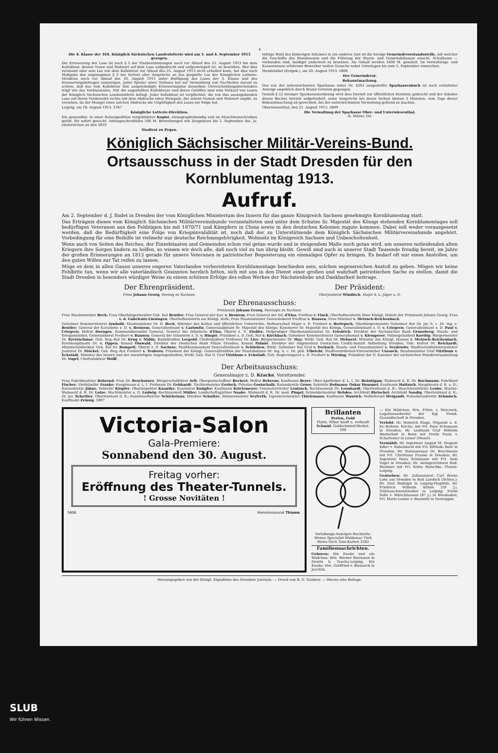4
Die 4. Klasse der 164. Königlich Sächsischen Landeslotterie wird am 3. und 4. September 1913 gezogen.
Die Erneuerung der Lose ist nach § 5 der Planbestimmungen noch vor Ablauf des 25. August 1913 bei dem Kollekteur, dessen Name und Wohnort auf dem Lose aufgedruckt und aufgestempelt ist, zu bewirken. Wer dies versäumt oder sein Los von dem Kollekteur vor Ablauf des 25. August 1913 nicht erhalten kann, hat dies nach Maßgabe des angezogenen § 5 bei Verlust aller Ansprüche an das gespielte Los der Königlichen Lotterie-Direktion noch vor Ablauf des 30. August 1913 unter Beifügung des Loses der 3. Klasse und des Erneuerungsbetrages anzuzeigen. Jeder Spieler eines Teilloses hat zur Vermeidung von Nachteilen darauf zu achten, daß das vom Kollekteur ihm ausgehändigte Erneuerungslos denselben Unterscheidungsbuchstaben trägt wie das Vorklassenlos. Nur die angestellten Kollekteure und deren Gehilfen sind zum Verkauf von Losen der Königlich Sächsischen Landeslotterie befugt. Jeder Kollekteur ist verpflichtet, die von ihm auszugebenden Lose auf deren Vorderseite rechts mit dem Abdrucke eines Stempels, der seinen Namen und Wohnort angibt, zu versehen, da der Mangel eines solchen Abdrucks die Ungültigkeit des Loses zur Folge hat.
Leipzig, am 18. August 1913. 5747
Königliche Lotterie-Direktion.
Ein gewandter, in einer Ratsexpedition vorgebildeter Kopist, stenographiekundig und im Maschinenschreiben geübt, für sofort gesucht. Anfangsschreiblohn 500 M. Bewerbungen mit Zeugnissen bis 2. September dss. Js. einzureichen an den 5810
Stadtrat zu Pegau.
Infolge Wahl des bisherigen Inhabers in ein anderes Amt ist die hiesige Gemeindevorstandsstelle, mit welcher die Geschäfte des Standesamts und die Führung der Staats- und Gemeindekassen einschl. Schulkasse — verbunden sind, baldigst anderweit zu besetzen. Als Gehalt werden 1600 M. gewährt. Im Verwaltungs- und Kassenwesen erfahrene Bewerber wollen Gesuche nebst Unterlagen bis zum 5. September einreichen.
Hundshübel (Erzgeb.), am 20. August 1913. 5806
Der Gemeinderat.
Bekanntmachung.
Das von der unterzeichneten Sparkasse unter Nr. 4203 ausgestellte Sparkassenbuch ist nach erstatteter Anzeige angeblich durch Brand verloren gegangen.
Gemäß § 22 hiesiger Sparkassenordnung wird dies hiermit zur öffentlichen Kenntnis gebracht und der Inhaber dieses Buches hiermit aufgefordert, seine Ansprüche bei deren Verlust binnen 3 Monaten, vom Tage dieser Bekanntmachung ab gerechnet, bei der unterzeichneten Verwaltung geltend zu machen.
Oberwiesenthal, den 21. August 1913. 5809
Die Verwaltung der Sparkasse Ober- und Unterwiesenthal.
H. Müller, Dir.
Königlich Sächsischer Militär-Vereins-Bund.
Ortsausschuss in der Stadt Dresden für den Kornblumentag 1913.
Aufruf.
Am 2. September d. J. findet in Dresden der vom Königlichen Ministerium des Innern für das ganze Königreich Sachsen genehmigte Kornblumentag statt.
Das Erträgnis dieses vom Königlich Sächsischen Militärvereinsbunde veranstalteten und unter dem Schutze Sr. Majestät des Königs stehenden Kornblumentages soll bedürftigen Veteranen aus den Feldzügen bis mit 1870/71 und Kämpfern in China sowie in den deutschen Kolonien zugute kommen. Dabei soll weder vorausgesetzt werden, daß die Bedürftigkeit eine Folge von Kriegsinvalidität ist, noch daß der zu Unterstützende dem Königlich Sächsischen Militärvereinsbunde angehört. Vorbedingung für eine Beihilfe ist vielmehr nur deutsche Reichsangehörigkeit, Wohnsitz im Königreich Sachsen und Unbescholtenheit.
Wenn auch von Seiten des Reiches, der Einzelstaaten und Gemeinden schon viel getan wurde und in steigendem Maße noch getan wird, um unseren notleidenden alten Kriegern ihre Sorgen lindern zu helfen, so wissen wir doch alle, daß noch viel zu tun übrig bleibt. Gewiß sind auch in unserer Stadt Tausende freudig bereit, im Jahre der großen Erinnerungen an 1813 gerade für unsere Veteranen in patriotischer Begeisterung ein einmaliges Opfer zu bringen. Es bedarf oft nur eines Anstoßes, um den guten Willen zur Tat reifen zu lassen.
Möge es dem in allen Gauen unseres engeren Vaterlandes vorbereiteten Kornblumentage beschieden sein, solchen segensreichen Anstoß zu geben. Mögen wir keine Fehlbitte tun, wenn wir alle vaterländisch Gesinnten herzlich bitten, sich mit uns in den Dienst einer großen und wahrhaft patriotischen Sache zu stellen, damit die Stadt Dresden in besonders würdiger Weise zu einem schönen Erfolge des edlen Werkes der Nächstenliebe und Dankbarkeit beitrage.
Der Ehrenpräsident.
Prinz Johann Georg, Herzog zu Sachsen.
Der Präsident:
Oberjustizrat Windisch, Major d. L.-Jäger a. D.
Der Ehrenausschuss:
Prinzessin Johann Georg, Herzogin zu Sachsen.
Frau Staatsminister Beck; Frau Oberbürgermeister Geh. Rat Beutler; Frau General der Kav. v. Broizem; Frau General der Inf. d'Elsa; Freifrau v. Finck, Oberhofmeisterin Ihrer Königl. Hoheit der Prinzessin Johann Georg; Frau v. d. Gabelentz-Linsingen, Oberhofmeisterin am Königl. Hofe; Frau Staatsminister Generaloberst Freifrau v. Hausen; Frau Minister v. Metzsch-Reichenbach.
Geheimer Kommerzienrat Arnhold; Staatsminister Dr. D. Beck, Minister des Kultus und öffentlichen Unterrichts; Hofmarschall Major z. D. Freiherr v. Berlepsch; Oberbürgermeister Geheimer Rat Dr. jur. h. c. Dr. ing. e. Beutler; General der Kavallerie z. D. v. Broizem; Generalleutnant v. Carlowitz, Generaladjutant Sr. Majestät des Königs; Kämmerer Sr. Majestät des Königs, Generalleutnant z. D. v. Criegern; Generalleutnant z. D. Paul v. Criegern; Hofrat Doenges; Kommandierender General, General der Infanterie d'Elsa; Oberst z. D. Fiedler; Hofprediger Oberkonsistorialrat Dr. Friedrich; Direktor der Sächsischen Bank Gruneberg; Staats- und Kriegsminister, Generaloberst Freiherr v. Hausen; General der Infanterie z. D. v. Hingst; Präsident a. D. Geh. Rat v. Kirchbach; Geheimer Kommerzienrat Generalkonsul v. Klemperer; Polizeipräsident Koettig; Bürgermeister Dr. Kretzschmar; Geh. Reg.-Rat Dr. Krug v. Nidda; Bankdirektor Leopold; Chefredakteur Professor Dr. Lier; Bürgermeister Dr. May; Wirkl. Geh. Rat Dr. Mehnert; Minister des Königl. Hauses v. Metzsch-Reichenbach; Kreishauptmann Dr. v. Oppen; Konsul Osswald, Direktor der Deutschen Bank Filiale Dresden; Konsul Palmié, Direktor der Allgemeinen Deutschen Credit-Anstalt Abtheilung Dresden; Geh. Hofrat Dr. Reichardt; Ministerialdirektor Geh. Rat Dr. Rumpelt; Oberst z. D. Sachsse; Stadtkommandant Generalleutnant v. Schlieben; Wirkl. Geheimer Rat Graf v. Seebach; Staats- und Finanzminister v. Seydewitz; Stadtverordnetenvorsteher Justizrat Dr. Stöckel; Geh. Reg.-Rat Freiherr v. Teubern; Präsident der Königl. Generaldirektion der Staatsbahnen Dr. ing. h. c. Dr. phil. Ulbricht; Stadtverordneten-Vizevorsteher Unrasch; Staatsminister Graf Vitzthum v. Eckstädt, Minister des Innern und der auswärtigen Angelegenheiten; Wirkl. Geh. Rat D. Graf Vitzthum v. Eckstädt; Geh. Regierungsrat a. D. Freiherr v. Wirsing; Präsident der II. Kammer der sächsischen Ständeversammlung Dr. Vogel; Chefredakteur Wolff.
Der Arbeitsausschuss:
Generalmajor z. D. Kracke, Vorsitzender.
Frau Fabrikbesitzer Behrend; Frau Dr. Beschorner; Bürgerschullehrer Arlt; Oberpostschaffner Beckert; Hofrat Behrens; Kaufmann Beyer; Ober-Apotheker d. L. I. Dr. Bräutigam; Stabsarzt d. R. Dr. Buchmann; Fabrikant Fischer; Viehhändler Franke; Hauptmann d. L. I. Professor Dr. Gebhardt; Tischlermeister Gerisch; Privatus Gostschalk; Ratssekretär Gross; Sekretär Hofmann; Oskar Hommel; Kaufmann Hultzsch, Hauptmann d. R. a. D.; Ratssekretär Jähne; Sekretär Klopfer; Oberinspektor Knauthe; Kanzleirat Knüpfer; Kaufmann Krietemeyer; Generalvertreter Lentzsch; Rechtsanwalt Dr. Leonhardt, Oberleutnant d. R.; Maschinenwärter Leube; Marine-Stabsarzt d. R. Dr. Lotze; Wachtmeister a. D. Ludwig; Rechtsanwalt Müller; Landschaftsgärtner Naake; Stabsarzt d. R. Dr. med. Pingel; Schneidermeister Rehdes; Architekt Rietschel; Architekt Sandig, Oberleutnant d. R.; Dr. jur. Schettler, Oberleutnant d. R.; Kanzleiaufwärter Schicketanz; Direktor Schultze; Zimmermeister Seyferth; Tapezierermeister Thielemann; Kaufmann Waurich; Hoflieferant Weigandt; Ratsobersekretär Zehmisch; Kaufmann Zeissig. 5807
Victoria-Salon
Gala-Premiere:
Sonnabend den 30. August.
Freitag vorher:
Eröffnung des Theater-Tunnels.
! Grosse Novitäten !
5808 Kommissionsrat Thieme.
Brillanten
Perlen, Gold
Platin, Silber kauft u. verkauft
Schmid, Goldschmied-Werkst.
590
Verlobungs-Anzeigen Hochzeits-Menus Specialist Woldemar Türk Menu-Tisch Tanz-Karten 2582
Familiennachrichten.
Geboren: Ein Knabe und ein Mädchen: Hrn. Werner Biermann in Dewitz b. Taucha-Leipzig. Ein Knabe: Hrn. Gottfried v. Bismarck in Jarchlin.
— Ein Mädchen: Hrn. Frhrn. v. Welczeck, Legationssekretär der Kgl. Preuß. Gesandtschaft in Dresden.
Verlobt: Hr. Heinrich Klage, Organist a. d. Ev.-Reform. Kirche, mit Frl. Suse Schumann in Dresden; Hr. Leutnant Graf Wilhelm Westerholt in Bonn mit Freiin Paula v. Schorlemer in Lieser (Mosel).
Vermählt: Hr. Ingenieur August M. Dragoni Edler v. Rabenhorst mit Frl. Elfriede Behr in Dresden; Hr. Ratsassessor Dr. Brachmann mit Frl. Christiane Franke in Dresden; Hr. Ingenieur Hans Schumann mit Frl. Anni Vogel in Dresden; Hr. Amtsgerichtsrat Rud. Heubner mit Frl. Senta Wolschke, Plauen-Leipzig.
Gestorben: Hr. Zollassistent Carl Bruno Lohs aus Dresden in Bad Landeck (Schles.); Hr. Paul Rudolph in Leipzig-Plagwitz; Hr. Friedrich Wilhelm Kühne (59 J.), Nähmaschinenhändler in Leipzig; Freiin Sofie v. Münchhausen (87 J.) in Wiesbaden; Frl. Marie-Louise v. Basewitz in Neuruppin.
Herausgegeben von der Königl. Expedition des Dresdner Journals. — Druck von B. G. Teubner. — Hierzu eine Beilage.
SLUB
Wir führen Wissen.